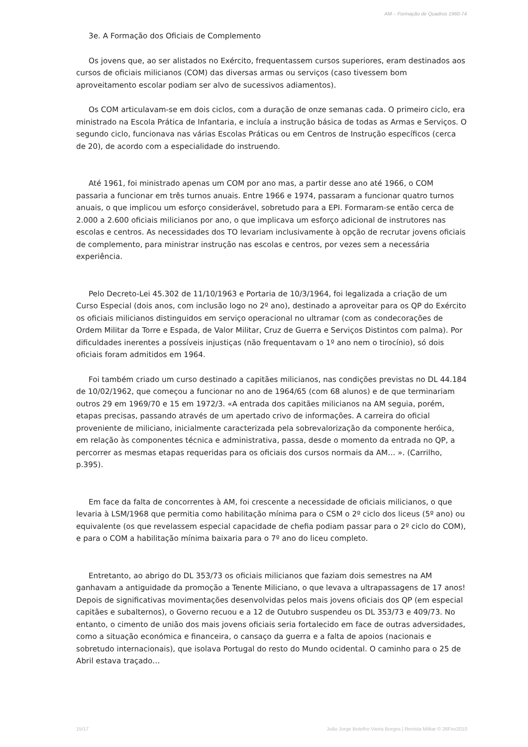AM – Formação de Quadros 1960-74
3e. A Formação dos Oficiais de Complemento
Os jovens que, ao ser alistados no Exército, frequentassem cursos superiores, eram destinados aos cursos de oficiais milicianos (COM) das diversas armas ou serviços (caso tivessem bom aproveitamento escolar podiam ser alvo de sucessivos adiamentos).
Os COM articulavam-se em dois ciclos, com a duração de onze semanas cada. O primeiro ciclo, era ministrado na Escola Prática de Infantaria, e incluía a instrução básica de todas as Armas e Serviços. O segundo ciclo, funcionava nas várias Escolas Práticas ou em Centros de Instrução específicos (cerca de 20), de acordo com a especialidade do instruendo.
Até 1961, foi ministrado apenas um COM por ano mas, a partir desse ano até 1966, o COM passaria a funcionar em três turnos anuais. Entre 1966 e 1974, passaram a funcionar quatro turnos anuais, o que implicou um esforço considerável, sobretudo para a EPI. Formaram-se então cerca de 2.000 a 2.600 oficiais milicianos por ano, o que implicava um esforço adicional de instrutores nas escolas e centros. As necessidades dos TO levariam inclusivamente à opção de recrutar jovens oficiais de complemento, para ministrar instrução nas escolas e centros, por vezes sem a necessária experiência.
Pelo Decreto-Lei 45.302 de 11/10/1963 e Portaria de 10/3/1964, foi legalizada a criação de um Curso Especial (dois anos, com inclusão logo no 2º ano), destinado a aproveitar para os QP do Exército os oficiais milicianos distinguidos em serviço operacional no ultramar (com as condecorações de Ordem Militar da Torre e Espada, de Valor Militar, Cruz de Guerra e Serviços Distintos com palma). Por dificuldades inerentes a possíveis injustiças (não frequentavam o 1º ano nem o tirocínio), só dois oficiais foram admitidos em 1964.
Foi também criado um curso destinado a capitães milicianos, nas condições previstas no DL 44.184 de 10/02/1962, que começou a funcionar no ano de 1964/65 (com 68 alunos) e de que terminariam outros 29 em 1969/70 e 15 em 1972/3. «A entrada dos capitães milicianos na AM seguia, porém, etapas precisas, passando através de um apertado crivo de informações. A carreira do oficial proveniente de miliciano, inicialmente caracterizada pela sobrevalorização da componente heróica, em relação às componentes técnica e administrativa, passa, desde o momento da entrada no QP, a percorrer as mesmas etapas requeridas para os oficiais dos cursos normais da AM… ». (Carrilho, p.395).
Em face da falta de concorrentes à AM, foi crescente a necessidade de oficiais milicianos, o que levaria à LSM/1968 que permitia como habilitação mínima para o CSM o 2º ciclo dos liceus (5º ano) ou equivalente (os que revelassem especial capacidade de chefia podiam passar para o 2º ciclo do COM), e para o COM a habilitação mínima baixaria para o 7º ano do liceu completo.
Entretanto, ao abrigo do DL 353/73 os oficiais milicianos que faziam dois semestres na AM ganhavam a antiguidade da promoção a Tenente Miliciano, o que levava a ultrapassagens de 17 anos! Depois de significativas movimentações desenvolvidas pelos mais jovens oficiais dos QP (em especial capitães e subalternos), o Governo recuou e a 12 de Outubro suspendeu os DL 353/73 e 409/73. No entanto, o cimento de união dos mais jovens oficiais seria fortalecido em face de outras adversidades, como a situação económica e financeira, o cansaço da guerra e a falta de apoios (nacionais e sobretudo internacionais), que isolava Portugal do resto do Mundo ocidental. O caminho para o 25 de Abril estava traçado…
15/17 João Jorge Botelho Vieira Borges | Revista Militar © 26Fev2010